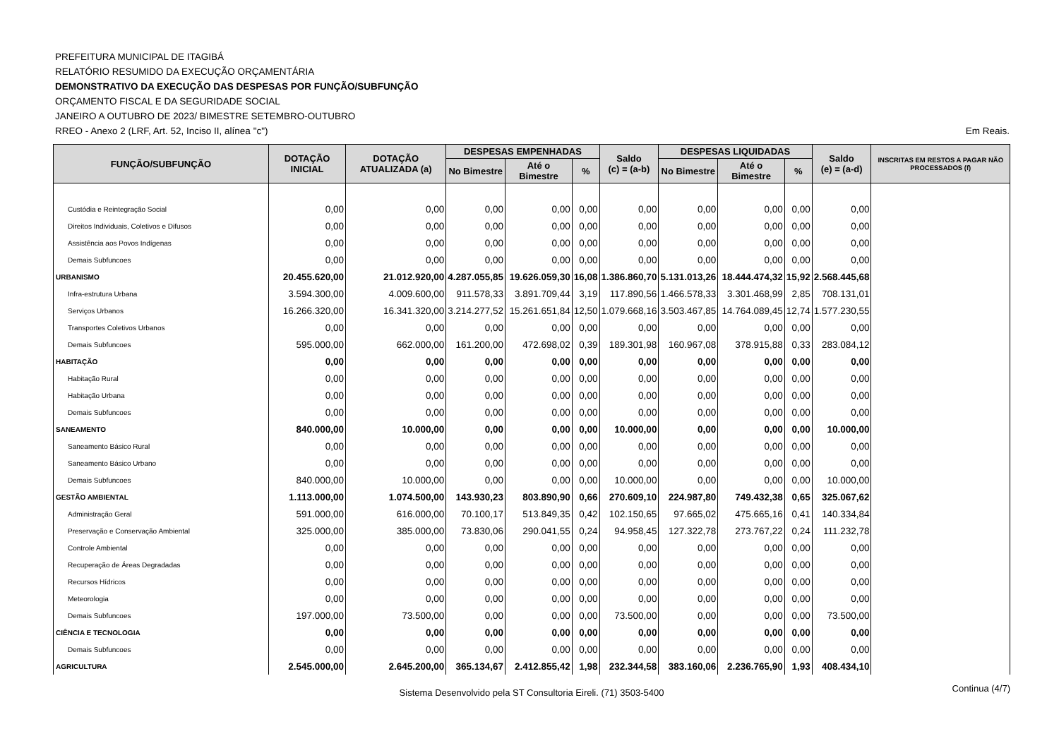PREFEITURA MUNICIPAL DE ITAGIBÁ
RELATÓRIO RESUMIDO DA EXECUÇÃO ORÇAMENTÁRIA
DEMONSTRATIVO DA EXECUÇÃO DAS DESPESAS POR FUNÇÃO/SUBFUNÇÃO
ORÇAMENTO FISCAL E DA SEGURIDADE SOCIAL
JANEIRO A OUTUBRO DE 2023/ BIMESTRE SETEMBRO-OUTUBRO
RREO - Anexo 2 (LRF, Art. 52, Inciso II, alínea "c") Em Reais.
| FUNÇÃO/SUBFUNÇÃO | DOTAÇÃO INICIAL | DOTAÇÃO ATUALIZADA (a) | DESPESAS EMPENHADAS | | | Saldo (c) = (a-b) | DESPESAS LIQUIDADAS | | | Saldo (e) = (a-d) | INSCRITAS EM RESTOS A PAGAR NÃO PROCESSADOS (f) |
| --- | --- | --- | --- | --- | --- | --- | --- | --- | --- | --- | --- |
| | | | No Bimestre | Até o Bimestre | % | | No Bimestre | Até o Bimestre | % | | |
| Custódia e Reintegração Social | 0,00 | 0,00 | 0,00 | 0,00 | 0,00 | 0,00 | 0,00 | 0,00 | 0,00 | 0,00 | |
| Direitos Individuais, Coletivos e Difusos | 0,00 | 0,00 | 0,00 | 0,00 | 0,00 | 0,00 | 0,00 | 0,00 | 0,00 | 0,00 | |
| Assistência aos Povos Indígenas | 0,00 | 0,00 | 0,00 | 0,00 | 0,00 | 0,00 | 0,00 | 0,00 | 0,00 | 0,00 | |
| Demais Subfuncoes | 0,00 | 0,00 | 0,00 | 0,00 | 0,00 | 0,00 | 0,00 | 0,00 | 0,00 | 0,00 | |
| URBANISMO | 20.455.620,00 | 21.012.920,00 | 4.287.055,85 | 19.626.059,30 | 16,08 | 1.386.860,70 | 5.131.013,26 | 18.444.474,32 | 15,92 | 2.568.445,68 | |
| Infra-estrutura Urbana | 3.594.300,00 | 4.009.600,00 | 911.578,33 | 3.891.709,44 | 3,19 | 117.890,56 | 1.466.578,33 | 3.301.468,99 | 2,85 | 708.131,01 | |
| Serviços Urbanos | 16.266.320,00 | 16.341.320,00 | 3.214.277,52 | 15.261.651,84 | 12,50 | 1.079.668,16 | 3.503.467,85 | 14.764.089,45 | 12,74 | 1.577.230,55 | |
| Transportes Coletivos Urbanos | 0,00 | 0,00 | 0,00 | 0,00 | 0,00 | 0,00 | 0,00 | 0,00 | 0,00 | 0,00 | |
| Demais Subfuncoes | 595.000,00 | 662.000,00 | 161.200,00 | 472.698,02 | 0,39 | 189.301,98 | 160.967,08 | 378.915,88 | 0,33 | 283.084,12 | |
| HABITAÇÃO | 0,00 | 0,00 | 0,00 | 0,00 | 0,00 | 0,00 | 0,00 | 0,00 | 0,00 | 0,00 | |
| Habitação Rural | 0,00 | 0,00 | 0,00 | 0,00 | 0,00 | 0,00 | 0,00 | 0,00 | 0,00 | 0,00 | |
| Habitação Urbana | 0,00 | 0,00 | 0,00 | 0,00 | 0,00 | 0,00 | 0,00 | 0,00 | 0,00 | 0,00 | |
| Demais Subfuncoes | 0,00 | 0,00 | 0,00 | 0,00 | 0,00 | 0,00 | 0,00 | 0,00 | 0,00 | 0,00 | |
| SANEAMENTO | 840.000,00 | 10.000,00 | 0,00 | 0,00 | 0,00 | 10.000,00 | 0,00 | 0,00 | 0,00 | 10.000,00 | |
| Saneamento Básico Rural | 0,00 | 0,00 | 0,00 | 0,00 | 0,00 | 0,00 | 0,00 | 0,00 | 0,00 | 0,00 | |
| Saneamento Básico Urbano | 0,00 | 0,00 | 0,00 | 0,00 | 0,00 | 0,00 | 0,00 | 0,00 | 0,00 | 0,00 | |
| Demais Subfuncoes | 840.000,00 | 10.000,00 | 0,00 | 0,00 | 0,00 | 10.000,00 | 0,00 | 0,00 | 0,00 | 10.000,00 | |
| GESTÃO AMBIENTAL | 1.113.000,00 | 1.074.500,00 | 143.930,23 | 803.890,90 | 0,66 | 270.609,10 | 224.987,80 | 749.432,38 | 0,65 | 325.067,62 | |
| Administração Geral | 591.000,00 | 616.000,00 | 70.100,17 | 513.849,35 | 0,42 | 102.150,65 | 97.665,02 | 475.665,16 | 0,41 | 140.334,84 | |
| Preservação e Conservação Ambiental | 325.000,00 | 385.000,00 | 73.830,06 | 290.041,55 | 0,24 | 94.958,45 | 127.322,78 | 273.767,22 | 0,24 | 111.232,78 | |
| Controle Ambiental | 0,00 | 0,00 | 0,00 | 0,00 | 0,00 | 0,00 | 0,00 | 0,00 | 0,00 | 0,00 | |
| Recuperação de Áreas Degradadas | 0,00 | 0,00 | 0,00 | 0,00 | 0,00 | 0,00 | 0,00 | 0,00 | 0,00 | 0,00 | |
| Recursos Hídricos | 0,00 | 0,00 | 0,00 | 0,00 | 0,00 | 0,00 | 0,00 | 0,00 | 0,00 | 0,00 | |
| Meteorologia | 0,00 | 0,00 | 0,00 | 0,00 | 0,00 | 0,00 | 0,00 | 0,00 | 0,00 | 0,00 | |
| Demais Subfuncoes | 197.000,00 | 73.500,00 | 0,00 | 0,00 | 0,00 | 73.500,00 | 0,00 | 0,00 | 0,00 | 73.500,00 | |
| CIÊNCIA E TECNOLOGIA | 0,00 | 0,00 | 0,00 | 0,00 | 0,00 | 0,00 | 0,00 | 0,00 | 0,00 | 0,00 | |
| Demais Subfuncoes | 0,00 | 0,00 | 0,00 | 0,00 | 0,00 | 0,00 | 0,00 | 0,00 | 0,00 | 0,00 | |
| AGRICULTURA | 2.545.000,00 | 2.645.200,00 | 365.134,67 | 2.412.855,42 | 1,98 | 232.344,58 | 383.160,06 | 2.236.765,90 | 1,93 | 408.434,10 | |
Sistema Desenvolvido pela ST Consultoria Eireli. (71) 3503-5400 Continua (4/7)